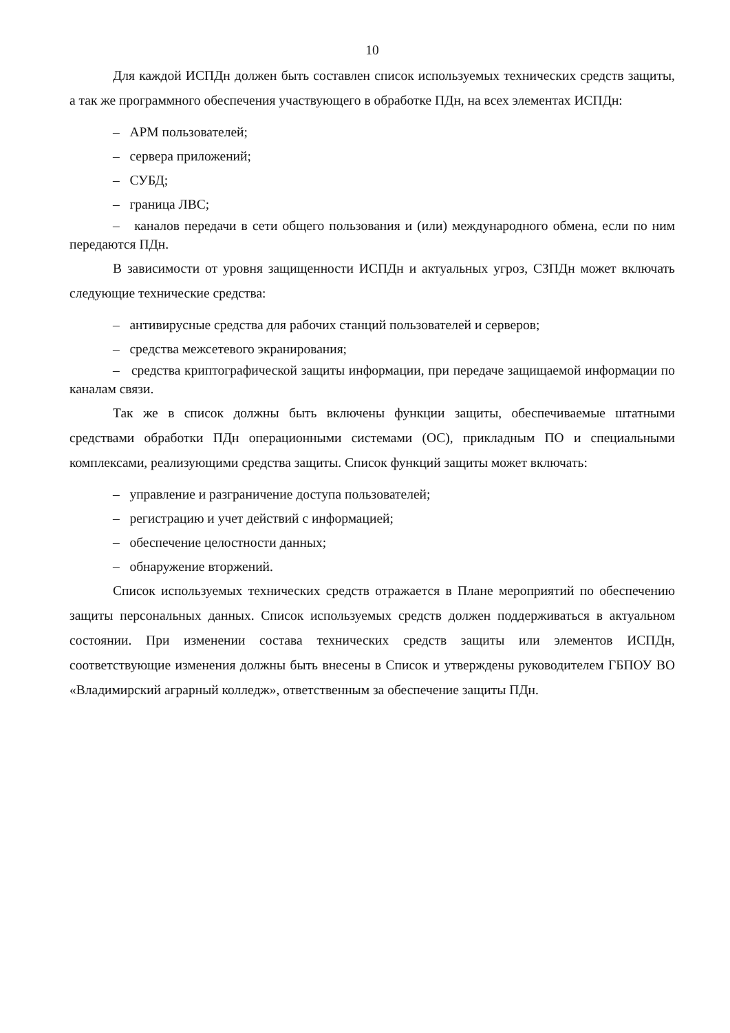10
Для каждой ИСПДн должен быть составлен список используемых технических средств защиты, а так же программного обеспечения участвующего в обработке ПДн, на всех элементах ИСПДн:
– АРМ пользователей;
– сервера приложений;
– СУБД;
– граница ЛВС;
– каналов передачи в сети общего пользования и (или) международного обмена, если по ним передаются ПДн.
В зависимости от уровня защищенности ИСПДн и актуальных угроз, СЗПДн может включать следующие технические средства:
– антивирусные средства для рабочих станций пользователей и серверов;
– средства межсетевого экранирования;
– средства криптографической защиты информации, при передаче защищаемой информации по каналам связи.
Так же в список должны быть включены функции защиты, обеспечиваемые штатными средствами обработки ПДн операционными системами (ОС), прикладным ПО и специальными комплексами, реализующими средства защиты. Список функций защиты может включать:
– управление и разграничение доступа пользователей;
– регистрацию и учет действий с информацией;
– обеспечение целостности данных;
– обнаружение вторжений.
Список используемых технических средств отражается в Плане мероприятий по обеспечению защиты персональных данных. Список используемых средств должен поддерживаться в актуальном состоянии. При изменении состава технических средств защиты или элементов ИСПДн, соответствующие изменения должны быть внесены в Список и утверждены руководителем ГБПОУ ВО «Владимирский аграрный колледж», ответственным за обеспечение защиты ПДн.